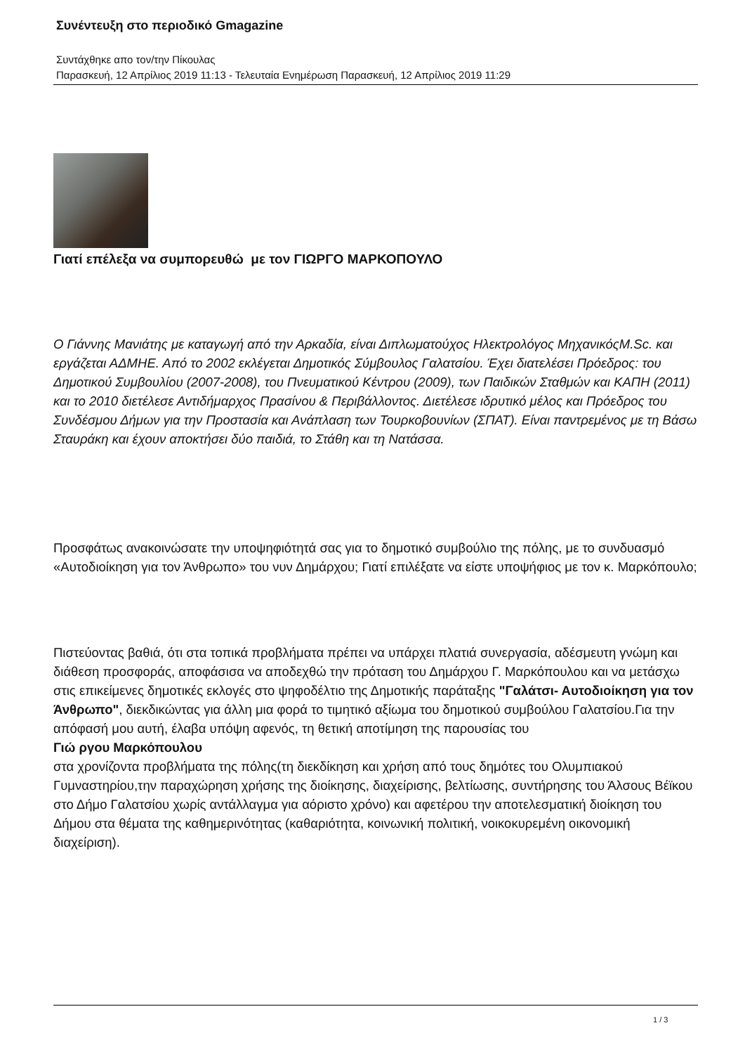Συνέντευξη στο περιοδικό Gmagazine
Συντάχθηκε απο τον/την Πίκουλας
Παρασκευή, 12 Απρίλιος 2019 11:13 - Τελευταία Ενημέρωση Παρασκευή, 12 Απρίλιος 2019 11:29
Γιατί επέλεξα να συμπορευθώ με τον ΓΙΩΡΓΟ ΜΑΡΚΟΠΟΥΛΟ
Ο Γιάννης Μανιάτης με καταγωγή από την Αρκαδία, είναι Διπλωματούχος Ηλεκτρολόγος ΜηχανικόςM.Sc. και εργάζεται ΑΔΜΗΕ. Από το 2002 εκλέγεται Δημοτικός Σύμβουλος Γαλατσίου. Έχει διατελέσει Πρόεδρος: του Δημοτικού Συμβουλίου (2007-2008), του Πνευματικού Κέντρου (2009), των Παιδικών Σταθμών και ΚΑΠΗ (2011) και το 2010 διετέλεσε Αντιδήμαρχος Πρασίνου & Περιβάλλοντος. Διετέλεσε ιδρυτικό μέλος και Πρόεδρος του Συνδέσμου Δήμων για την Προστασία και Ανάπλαση των Τουρκοβουνίων (ΣΠΑΤ). Είναι παντρεμένος με τη Βάσω Σταυράκη και έχουν αποκτήσει δύο παιδιά, το Στάθη και τη Νατάσσα.
Προσφάτως ανακοινώσατε την υποψηφιότητά σας για το δημοτικό συμβούλιο της πόλης, με το συνδυασμό «Αυτοδιοίκηση για τον Άνθρωπο» του νυν Δημάρχου; Γιατί επιλέξατε να είστε υποψήφιος με τον κ. Μαρκόπουλο;
Πιστεύοντας βαθιά, ότι στα τοπικά προβλήματα πρέπει να υπάρχει πλατιά συνεργασία, αδέσμευτη γνώμη και διάθεση προσφοράς, αποφάσισα να αποδεχθώ την πρόταση του Δημάρχου Γ. Μαρκόπουλου και να μετάσχω στις επικείμενες δημοτικές εκλογές στο ψηφοδέλτιο της Δημοτικής παράταξης "Γαλάτσι- Αυτοδιοίκηση για τον Άνθρωπο", διεκδικώντας για άλλη μια φορά το τιμητικό αξίωμα του δημοτικού συμβούλου Γαλατσίου.Για την απόφασή μου αυτή, έλαβα υπόψη αφενός, τη θετική αποτίμηση της παρουσίας του
Γιώ ργου Μαρκόπουλου
στα χρονίζοντα προβλήματα της πόλης(τη διεκδίκηση και χρήση από τους δημότες του Ολυμπιακού Γυμναστηρίου,την παραχώρηση χρήσης της διοίκησης, διαχείρισης, βελτίωσης, συντήρησης του Άλσους Βέϊκου στο Δήμο Γαλατσίου χωρίς αντάλλαγμα για αόριστο χρόνο) και αφετέρου την αποτελεσματική διοίκηση του Δήμου στα θέματα της καθημερινότητας (καθαριότητα, κοινωνική πολιτική, νοικοκυρεμένη οικονομική διαχείριση).
1 / 3